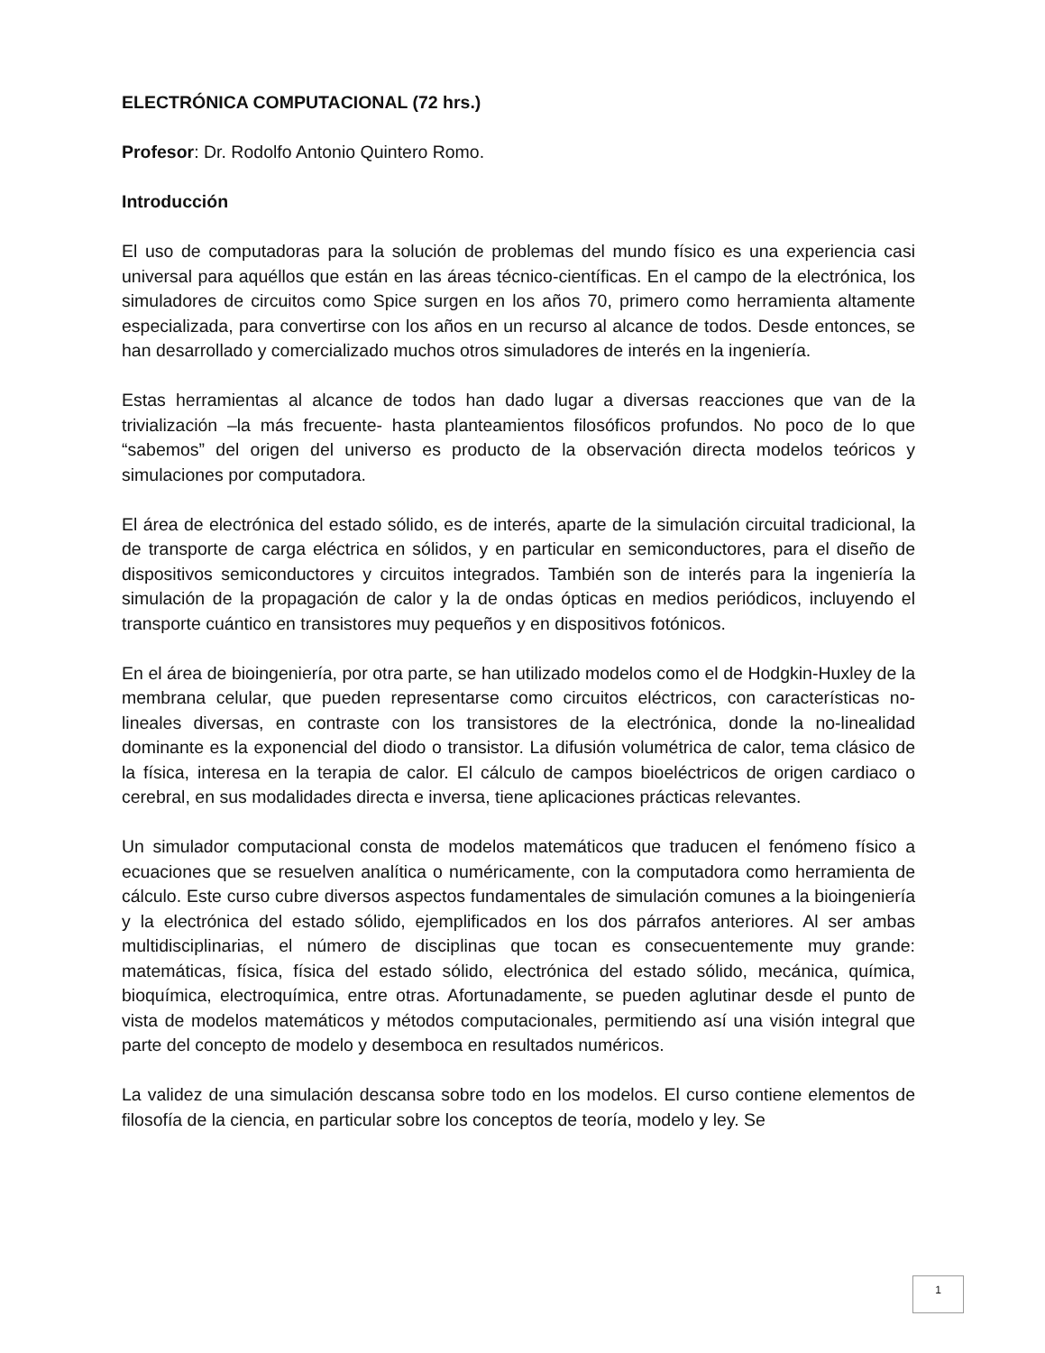ELECTRÓNICA COMPUTACIONAL (72 hrs.)
Profesor: Dr. Rodolfo Antonio Quintero Romo.
Introducción
El uso de computadoras para la solución de problemas del mundo físico es una experiencia casi universal para aquéllos que están en las áreas técnico-científicas. En el campo de la electrónica, los simuladores de circuitos como Spice surgen en los años 70, primero como herramienta altamente especializada, para convertirse con los años en un recurso al alcance de todos. Desde entonces, se han desarrollado y comercializado muchos otros simuladores de interés en la ingeniería.
Estas herramientas al alcance de todos han dado lugar a diversas reacciones que van de la trivialización –la más frecuente- hasta planteamientos filosóficos profundos. No poco de lo que “sabemos” del origen del universo es producto de la observación directa modelos teóricos y simulaciones por computadora.
El área de electrónica del estado sólido, es de interés, aparte de la simulación circuital tradicional, la de transporte de carga eléctrica en sólidos, y en particular en semiconductores, para el diseño de dispositivos semiconductores y circuitos integrados. También son de interés para la ingeniería la simulación de la propagación de calor y la de ondas ópticas en medios periódicos, incluyendo el transporte cuántico en transistores muy pequeños y en dispositivos fotónicos.
En el área de bioingeniería, por otra parte, se han utilizado modelos como el de Hodgkin-Huxley de la membrana celular, que pueden representarse como circuitos eléctricos, con características no-lineales diversas, en contraste con los transistores de la electrónica, donde la no-linealidad dominante es la exponencial del diodo o transistor. La difusión volumétrica de calor, tema clásico de la física, interesa en la terapia de calor. El cálculo de campos bioeléctricos de origen cardiaco o cerebral, en sus modalidades directa e inversa, tiene aplicaciones prácticas relevantes.
Un simulador computacional consta de modelos matemáticos que traducen el fenómeno físico a ecuaciones que se resuelven analítica o numéricamente, con la computadora como herramienta de cálculo. Este curso cubre diversos aspectos fundamentales de simulación comunes a la bioingeniería y la electrónica del estado sólido, ejemplificados en los dos párrafos anteriores. Al ser ambas multidisciplinarias, el número de disciplinas que tocan es consecuentemente muy grande: matemáticas, física, física del estado sólido, electrónica del estado sólido, mecánica, química, bioquímica, electroquímica, entre otras. Afortunadamente, se pueden aglutinar desde el punto de vista de modelos matemáticos y métodos computacionales, permitiendo así una visión integral que parte del concepto de modelo y desemboca en resultados numéricos.
La validez de una simulación descansa sobre todo en los modelos. El curso contiene elementos de filosofía de la ciencia, en particular sobre los conceptos de teoría, modelo y ley. Se
1